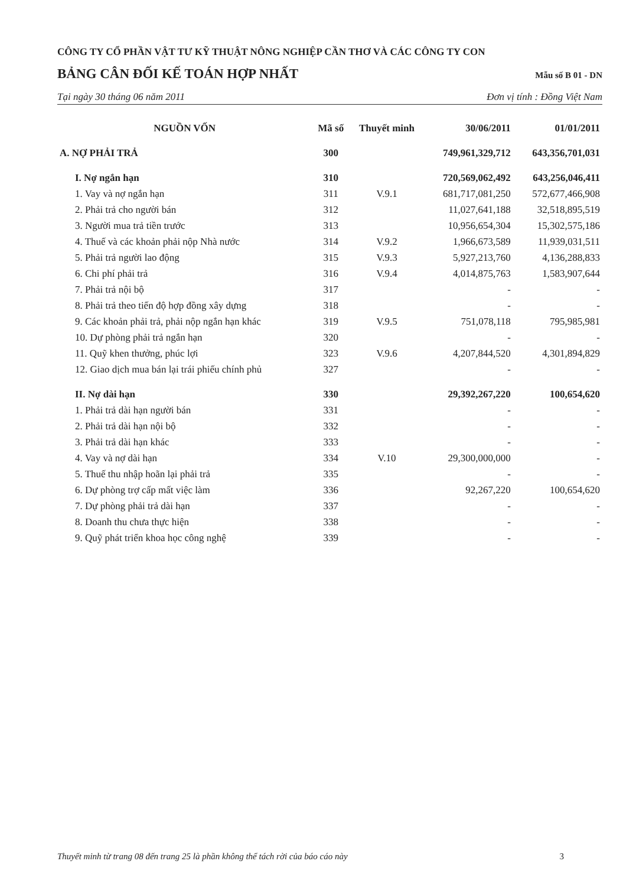CÔNG TY CỔ PHẦN VẬT TƯ KỸ THUẬT NÔNG NGHIỆP CẦN THƠ VÀ CÁC CÔNG TY CON
BẢNG CÂN ĐỐI KẾ TOÁN HỢP NHẤT Mẫu số B 01 - DN
Tại ngày 30 tháng 06 năm 2011 Đơn vị tính : Đồng Việt Nam
| NGUỒN VỐN | Mã số | Thuyết minh | 30/06/2011 | 01/01/2011 |
| --- | --- | --- | --- | --- |
| A. NỢ PHẢI TRẢ | 300 | | 749,961,329,712 | 643,356,701,031 |
| I. Nợ ngắn hạn | 310 | | 720,569,062,492 | 643,256,046,411 |
| 1. Vay và nợ ngắn hạn | 311 | V.9.1 | 681,717,081,250 | 572,677,466,908 |
| 2. Phải trả cho người bán | 312 | | 11,027,641,188 | 32,518,895,519 |
| 3. Người mua trả tiền trước | 313 | | 10,956,654,304 | 15,302,575,186 |
| 4. Thuế và các khoản phải nộp Nhà nước | 314 | V.9.2 | 1,966,673,589 | 11,939,031,511 |
| 5. Phải trả người lao động | 315 | V.9.3 | 5,927,213,760 | 4,136,288,833 |
| 6. Chi phí phải trả | 316 | V.9.4 | 4,014,875,763 | 1,583,907,644 |
| 7. Phải trả nội bộ | 317 | | - | - |
| 8. Phải trả theo tiến độ hợp đồng xây dựng | 318 | | - | - |
| 9. Các khoản phải trả, phải nộp ngắn hạn khác | 319 | V.9.5 | 751,078,118 | 795,985,981 |
| 10. Dự phòng phải trả ngắn hạn | 320 | | - | - |
| 11. Quỹ khen thưởng, phúc lợi | 323 | V.9.6 | 4,207,844,520 | 4,301,894,829 |
| 12. Giao dịch mua bán lại trái phiếu chính phủ | 327 | | - | - |
| II. Nợ dài hạn | 330 | | 29,392,267,220 | 100,654,620 |
| 1. Phải trả dài hạn người bán | 331 | | - | - |
| 2. Phải trả dài hạn nội bộ | 332 | | - | - |
| 3. Phải trả dài hạn khác | 333 | | - | - |
| 4. Vay và nợ dài hạn | 334 | V.10 | 29,300,000,000 | - |
| 5. Thuế thu nhập hoãn lại phải trả | 335 | | - | - |
| 6. Dự phòng trợ cấp mất việc làm | 336 | | 92,267,220 | 100,654,620 |
| 7. Dự phòng phải trả dài hạn | 337 | | - | - |
| 8. Doanh thu chưa thực hiện | 338 | | - | - |
| 9. Quỹ phát triển khoa học công nghệ | 339 | | - | - |
Thuyết minh từ trang 08 đến trang 25 là phần không thể tách rời của báo cáo này 3